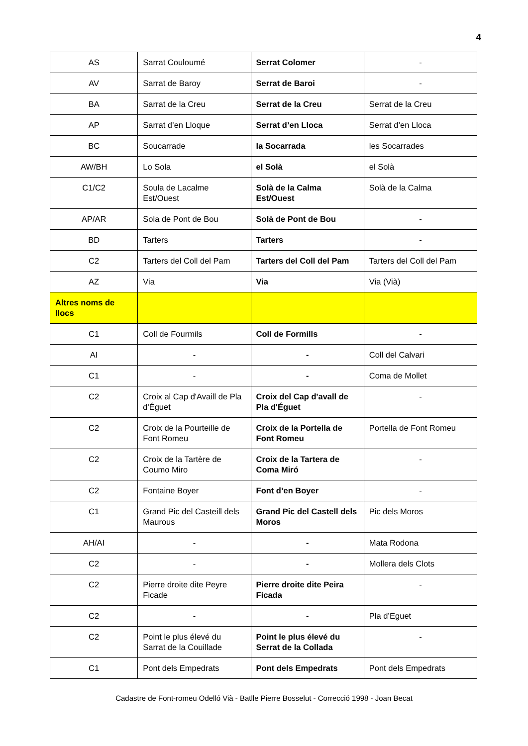4
| AS | Sarrat Couloumé | Serrat Colomer | - |
| AV | Sarrat de Baroy | Serrat de Baroi | - |
| BA | Sarrat de la Creu | Serrat de la Creu | Serrat de la Creu |
| AP | Sarrat d’en Lloque | Serrat d’en Lloca | Serrat d’en Lloca |
| BC | Soucarrade | la Socarrada | les Socarrades |
| AW/BH | Lo Sola | el Solà | el Solà |
| C1/C2 | Soula de Lacalme Est/Ouest | Solà de la Calma Est/Ouest | Solà de la Calma |
| AP/AR | Sola de Pont de Bou | Solà de Pont de Bou | - |
| BD | Tarters | Tarters | - |
| C2 | Tarters del Coll del Pam | Tarters del Coll del Pam | Tarters del Coll del Pam |
| AZ | Via | Via | Via (Vià) |
| Altres noms de llocs | | | |
| C1 | Coll de Fourmils | Coll de Formills | - |
| AI | - | - | Coll del Calvari |
| C1 | - | - | Coma de Mollet |
| C2 | Croix al Cap d'Availl de Pla d'Éguet | Croix del Cap d'avall de Pla d'Éguet | - |
| C2 | Croix de la Pourteille de Font Romeu | Croix de la Portella de Font Romeu | Portella de Font Romeu |
| C2 | Croix de la Tartère de Coumo Miro | Croix de la Tartera de Coma Miró | - |
| C2 | Fontaine Boyer | Font d’en Boyer | - |
| C1 | Grand Pic del Casteill dels Maurous | Grand Pic del Castell dels Moros | Pic dels Moros |
| AH/AI | - | - | Mata Rodona |
| C2 | - | - | Mollera dels Clots |
| C2 | Pierre droite dite Peyre Ficade | Pierre droite dite Peira Ficada | - |
| C2 | - | - | Pla d’Eguet |
| C2 | Point le plus élevé du Sarrat de la Couillade | Point le plus élevé du Serrat de la Collada | - |
| C1 | Pont dels Empedrats | Pont dels Empedrats | Pont dels Empedrats |
Cadastre de Font-romeu Odelló Vià - Batlle Pierre Bosselut - Correcció 1998 - Joan Becat